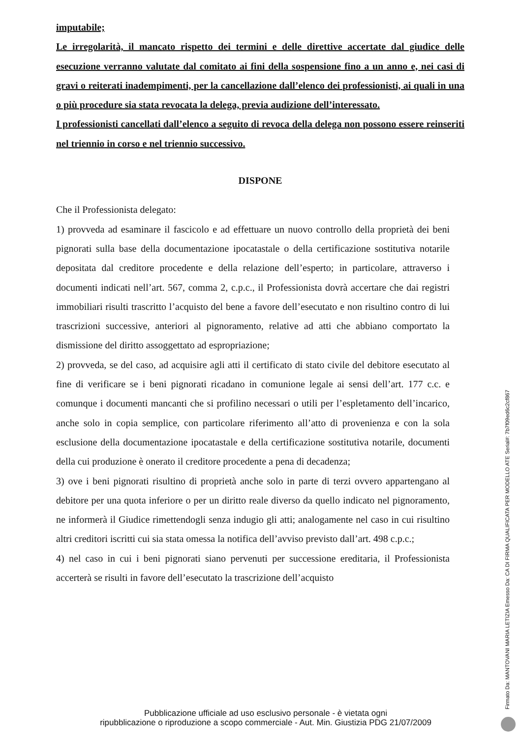imputabile;
Le irregolarità, il mancato rispetto dei termini e delle direttive accertate dal giudice delle esecuzione verranno valutate dal comitato ai fini della sospensione fino a un anno e, nei casi di gravi o reiterati inadempimenti, per la cancellazione dall’elenco dei professionisti, ai quali in una o più procedure sia stata revocata la delega, previa audizione dell’interessato.
I professionisti cancellati dall’elenco a seguito di revoca della delega non possono essere reinseriti nel triennio in corso e nel triennio successivo.
DISPONE
Che il Professionista delegato:
1) provveda ad esaminare il fascicolo e ad effettuare un nuovo controllo della proprietà dei beni pignorati sulla base della documentazione ipocatastale o della certificazione sostitutiva notarile depositata dal creditore procedente e della relazione dell’esperto; in particolare, attraverso i documenti indicati nell’art. 567, comma 2, c.p.c., il Professionista dovrà accertare che dai registri immobiliari risulti trascritto l’acquisto del bene a favore dell’esecutato e non risultino contro di lui trascrizioni successive, anteriori al pignoramento, relative ad atti che abbiano comportato la dismissione del diritto assoggettato ad espropriazione;
2) provveda, se del caso, ad acquisire agli atti il certificato di stato civile del debitore esecutato al fine di verificare se i beni pignorati ricadano in comunione legale ai sensi dell’art. 177 c.c. e comunque i documenti mancanti che si profilino necessari o utili per l’espletamento dell’incarico, anche solo in copia semplice, con particolare riferimento all’atto di provenienza e con la sola esclusione della documentazione ipocatastale e della certificazione sostitutiva notarile, documenti della cui produzione è onerato il creditore procedente a pena di decadenza;
3) ove i beni pignorati risultino di proprietà anche solo in parte di terzi ovvero appartengano al debitore per una quota inferiore o per un diritto reale diverso da quello indicato nel pignoramento, ne informerà il Giudice rimettendogli senza indugio gli atti; analogamente nel caso in cui risultino altri creditori iscritti cui sia stata omessa la notifica dell’avviso previsto dall’art. 498 c.p.c.;
4) nel caso in cui i beni pignorati siano pervenuti per successione ereditaria, il Professionista accerterà se risulti in favore dell’esecutato la trascrizione dell’acquisto
Pubblicazione ufficiale ad uso esclusivo personale - è vietata ogni
ripubblicazione o riproduzione a scopo commerciale - Aut. Min. Giustizia PDG 21/07/2009
Firmato Da: MANTOVANI MARIA LETIZIA Emesso Da: CA DI FIRMA QUALIFICATA PER MODELLO ATE Serial#: 7b7f09ed6c2cf867